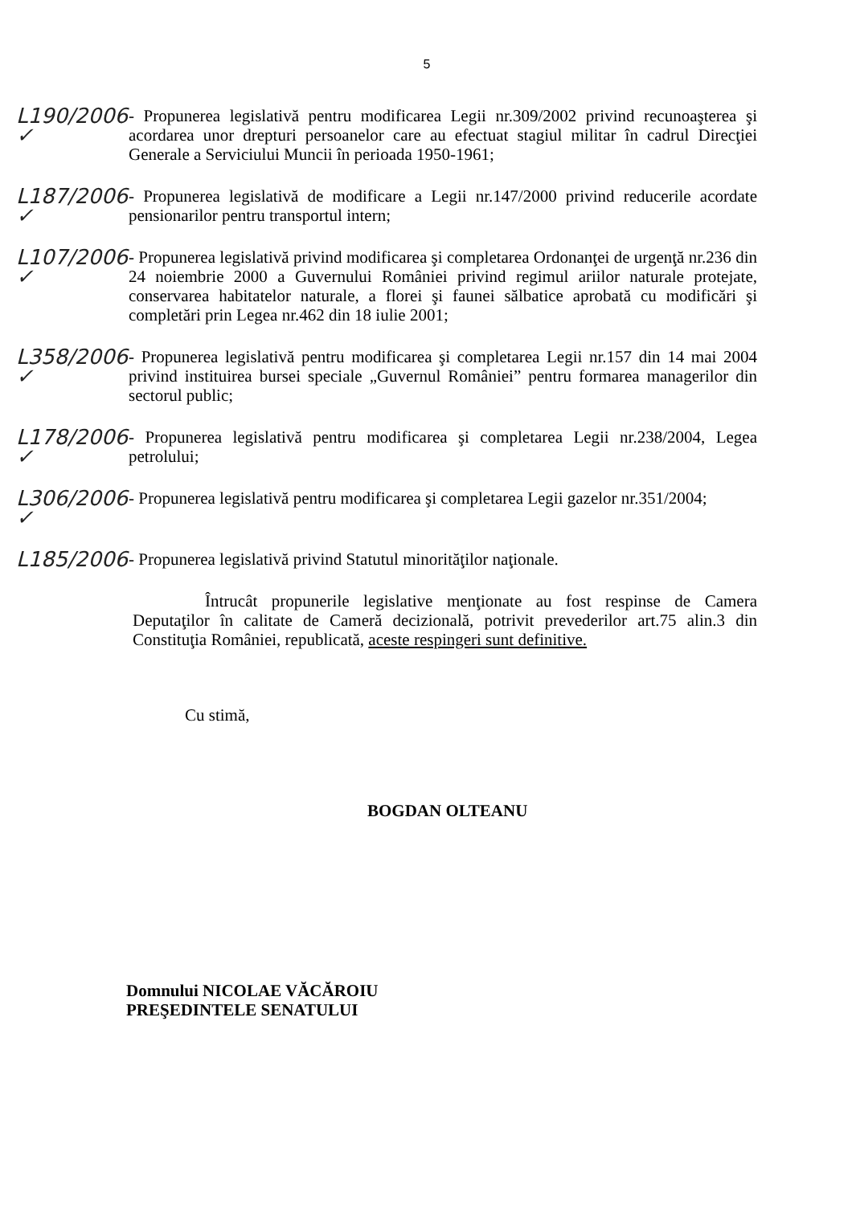5
L190/2006 ✓
- Propunerea legislativă pentru modificarea Legii nr.309/2002 privind recunoaşterea şi acordarea unor drepturi persoanelor care au efectuat stagiul militar în cadrul Direcţiei Generale a Serviciului Muncii în perioada 1950-1961;
L187/2006 ✓
- Propunerea legislativă de modificare a Legii nr.147/2000 privind reducerile acordate pensionarilor pentru transportul intern;
L107/2006 ✓
- Propunerea legislativă privind modificarea şi completarea Ordonanţei de urgenţă nr.236 din 24 noiembrie 2000 a Guvernului României privind regimul ariilor naturale protejate, conservarea habitatelor naturale, a florei şi faunei sălbatice aprobată cu modificări şi completări prin Legea nr.462 din 18 iulie 2001;
L358/2006 ✓
- Propunerea legislativă pentru modificarea şi completarea Legii nr.157 din 14 mai 2004 privind instituirea bursei speciale „Guvernul României” pentru formarea managerilor din sectorul public;
L178/2006 ✓
- Propunerea legislativă pentru modificarea şi completarea Legii nr.238/2004, Legea petrolului;
L306/2006 ✓
- Propunerea legislativă pentru modificarea şi completarea Legii gazelor nr.351/2004;
L185/2006
- Propunerea legislativă privind Statutul minorităţilor naţionale.
Întrucât propunerile legislative menţionate au fost respinse de Camera Deputaţilor în calitate de Cameră decizională, potrivit prevederilor art.75 alin.3 din Constituţia României, republicată, aceste respingeri sunt definitive.
Cu stimă,
BOGDAN OLTEANU
Domnului NICOLAE VĂCĂROIU
PREŞEDINTELE SENATULUI